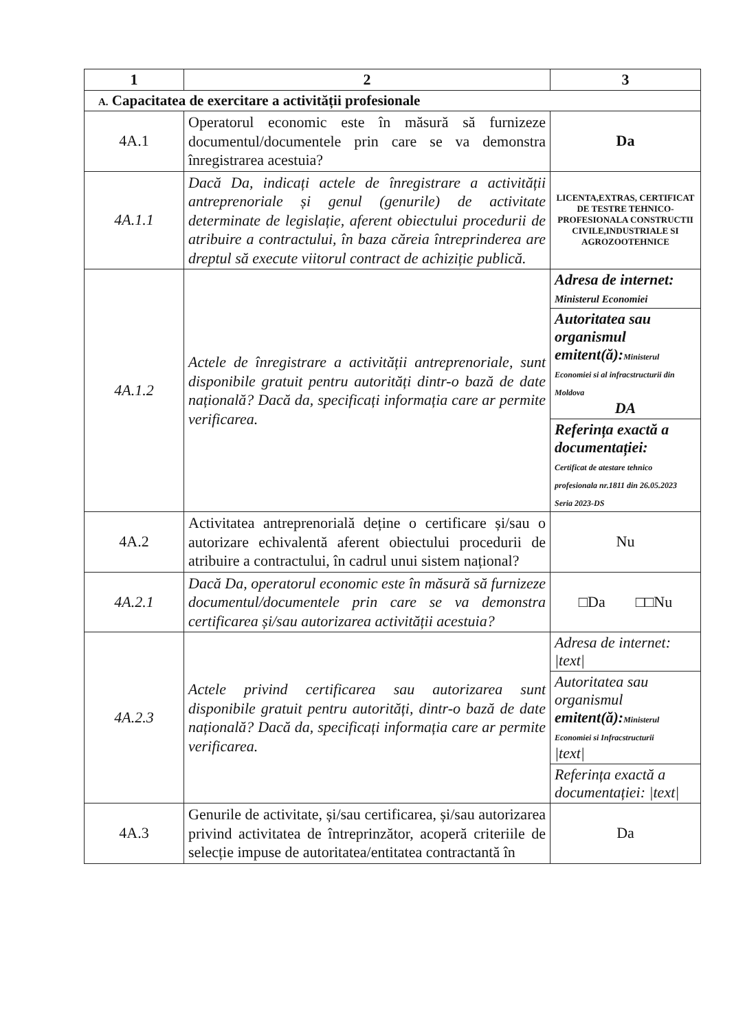| 1 | 2 | 3 |
| --- | --- | --- |
| A. Capacitatea de exercitare a activității profesionale | | |
| 4A.1 | Operatorul economic este în măsură să furnizeze documentul/documentele prin care se va demonstra înregistrarea acestuia? | Da |
| 4A.1.1 | Dacă Da, indicați actele de înregistrare a activității antreprenoriale și genul (genurile) de activitate determinate de legislație, aferent obiectului procedurii de atribuire a contractului, în baza căreia întreprinderea are dreptul să execute viitorul contract de achiziție publică. | LICENTA,EXTRAS, CERTIFICAT DE TESTRE TEHNICO-PROFESIONALA CONSTRUCTII CIVILE,INDUSTRIALE SI AGROZOOTEHNICE |
| 4A.1.2 | Actele de înregistrare a activității antreprenoriale, sunt disponibile gratuit pentru autorități dintr-o bază de date națională? Dacă da, specificați informația care ar permite verificarea. | / Adresa de internet: Ministerul Economiei / / Autoritatea sau organismul emitent(ă): Ministerul Economiei si al infracstructurii din Moldova DA / / Referința exactă a documentației: Certificat de atestare tehnico profesionala nr.1811 din 26.05.2023 Seria 2023-DS / |
| 4A.2 | Activitatea antreprenorială deține o certificare și/sau o autorizare echivalentă aferent obiectului procedurii de atribuire a contractului, în cadrul unui sistem național? | Nu |
| 4A.2.1 | Dacă Da, operatorul economic este în măsură să furnizeze documentul/documentele prin care se va demonstra certificarea și/sau autorizarea activității acestuia? | □Da □□Nu |
| 4A.2.3 | Actele privind certificarea sau autorizarea sunt disponibile gratuit pentru autorități, dintr-o bază de date națională? Dacă da, specificați informația care ar permite verificarea. | / Adresa de internet: /text/ / / Autoritatea sau organismul emitent(ă): Ministerul Economiei si Infracstructurii /text/ / / Referința exactă a documentației: /text/ / |
| 4A.3 | Genurile de activitate, și/sau certificarea, și/sau autorizarea privind activitatea de întreprinzător, acoperă criteriile de selecție impuse de autoritatea/entitatea contractantă în | Da |